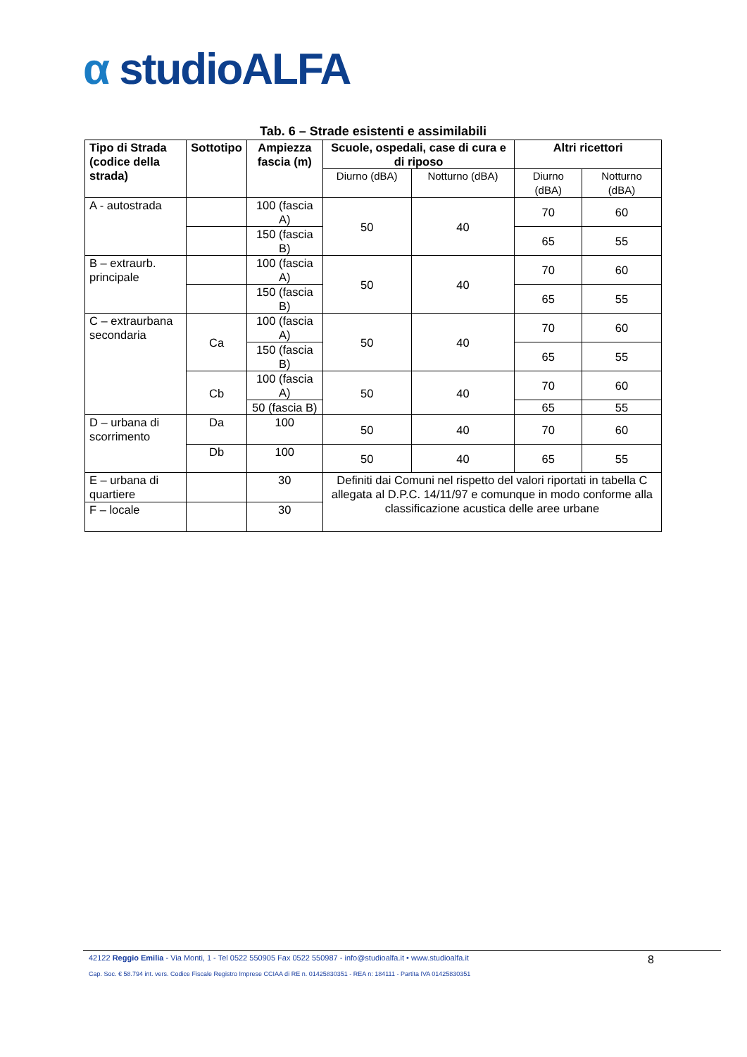α studioALFA
Tab. 6 – Strade esistenti e assimilabili
| Tipo di Strada (codice della strada) | Sottotipo | Ampiezza fascia (m) | Scuole, ospedali, case di cura e di riposo | | Altri ricettori | |
| --- | --- | --- | --- | --- | --- | --- |
| | | | Diurno (dBA) | Notturno (dBA) | Diurno (dBA) | Notturno (dBA) |
| A - autostrada | | 100 (fascia A) | 50 | 40 | 70 | 60 |
| | | 150 (fascia B) | | | 65 | 55 |
| B – extraurb. principale | | 100 (fascia A) | 50 | 40 | 70 | 60 |
| | | 150 (fascia B) | | | 65 | 55 |
| C – extraurbana secondaria | Ca | 100 (fascia A) | 50 | 40 | 70 | 60 |
| | | 150 (fascia B) | | | 65 | 55 |
| | Cb | 100 (fascia A) | 50 | 40 | 70 | 60 |
| | | 50 (fascia B) | | | 65 | 55 |
| D – urbana di scorrimento | Da | 100 | 50 | 40 | 70 | 60 |
| | Db | 100 | 50 | 40 | 65 | 55 |
| E – urbana di quartiere | | 30 | Definiti dai Comuni nel rispetto del valori riportati in tabella C allegata al D.P.C. 14/11/97 e comunque in modo conforme alla classificazione acustica delle aree urbane | | | |
| F – locale | | 30 | | | | |
8
42122 Reggio Emilia - Via Monti, 1 - Tel 0522 550905 Fax 0522 550987 - info@studioalfa.it • www.studioalfa.it
Cap. Soc. € 58.794 int. vers. Codice Fiscale Registro Imprese CCIAA di RE n. 01425830351 - REA n: 184111 - Partita IVA 01425830351